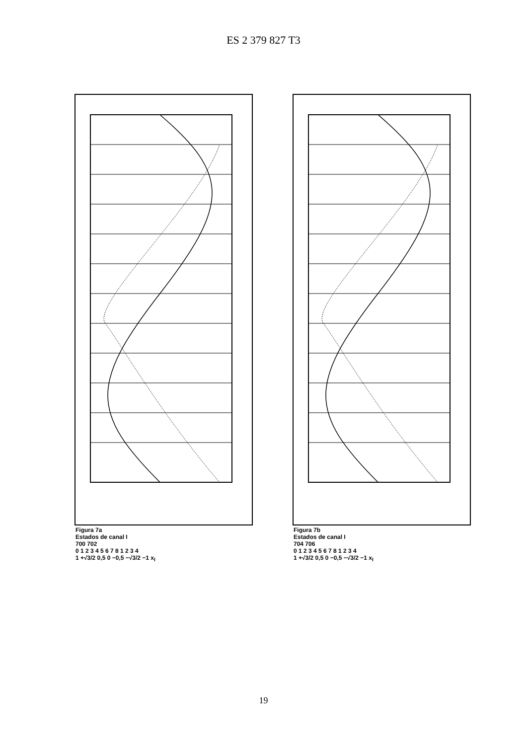ES 2 379 827 T3
Figura 7a
Estados de canal I
700 702
0 1 2 3 4 5 6 7 8 1 2 3 4
1 +√3/2 0,5 0 −0,5 −√3/2 −1 x<sub>I</sub>
Figura 7b
Estados de canal I
704 706
0 1 2 3 4 5 6 7 8 1 2 3 4
1 +√3/2 0,5 0 −0,5 −√3/2 −1 x<sub>I</sub>
19